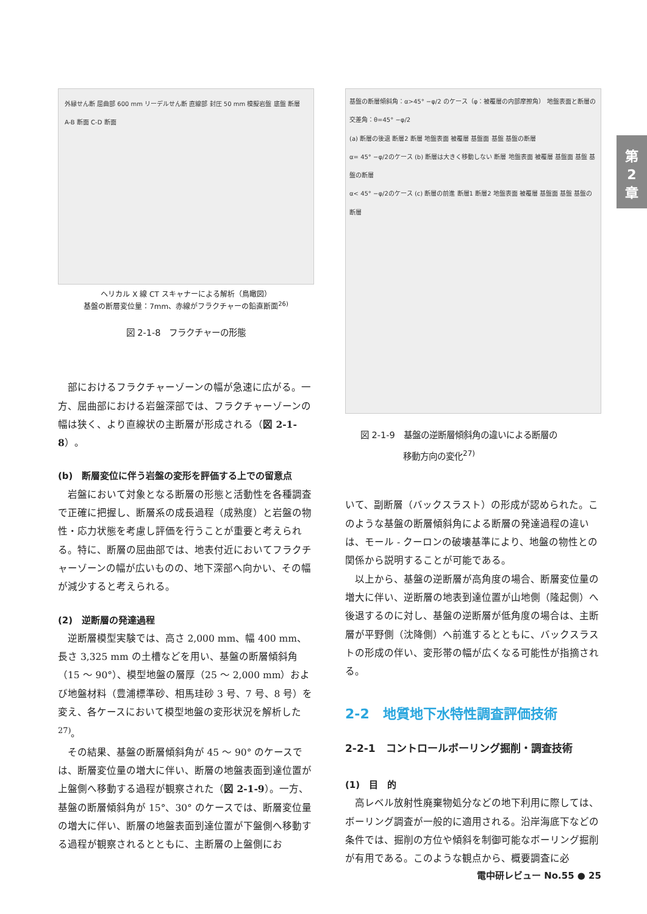外縁せん断 屈曲部 600 mm リーデルせん断 直線部 封圧 50 mm 模擬岩盤 底盤 断層 A-B 断面 C-D 断面
ヘリカル X 線 CT スキャナーによる解析（鳥瞰図）
基盤の断層変位量：7mm、赤線がフラクチャーの鉛直断面<sup>26)</sup>
図 2-1-8　フラクチャーの形態
部におけるフラクチャーゾーンの幅が急速に広がる。一方、屈曲部における岩盤深部では、フラクチャーゾーンの幅は狭く、より直線状の主断層が形成される（図 2-1-8）。
(b)　断層変位に伴う岩盤の変形を評価する上での留意点
岩盤において対象となる断層の形態と活動性を各種調査で正確に把握し、断層系の成長過程（成熟度）と岩盤の物性・応力状態を考慮し評価を行うことが重要と考えられる。特に、断層の屈曲部では、地表付近においてフラクチャーゾーンの幅が広いものの、地下深部へ向かい、その幅が減少すると考えられる。
(2)　逆断層の発達過程
逆断層模型実験では、高さ 2,000 mm、幅 400 mm、長さ 3,325 mm の土槽などを用い、基盤の断層傾斜角（15 ～ 90°）、模型地盤の層厚（25 ～ 2,000 mm）および地盤材料（豊浦標準砂、相馬珪砂 3 号、7 号、8 号）を変え、各ケースにおいて模型地盤の変形状況を解析した <sup>27)</sup>。
その結果、基盤の断層傾斜角が 45 ～ 90° のケースでは、断層変位量の増大に伴い、断層の地盤表面到達位置が上盤側へ移動する過程が観察された（図 2-1-9）。一方、基盤の断層傾斜角が 15°、30° のケースでは、断層変位量の増大に伴い、断層の地盤表面到達位置が下盤側へ移動する過程が観察されるとともに、主断層の上盤側にお
基盤の断層傾斜角：α>45° −φ/2 のケース（φ：被覆層の内部摩擦角） 地盤表面と断層の交差角：θ=45° −φ/2
(a) 断層の後退 断層2 断層 地盤表面 被覆層 基盤面 基盤 基盤の断層
α= 45° −φ/2のケース (b) 断層は大きく移動しない 断層 地盤表面 被覆層 基盤面 基盤 基盤の断層
α< 45° −φ/2のケース (c) 断層の前進 断層1 断層2 地盤表面 被覆層 基盤面 基盤 基盤の断層
図 2-1-9　基盤の逆断層傾斜角の違いによる断層の
　　　　　移動方向の変化<sup>27)</sup>
いて、副断層（バックスラスト）の形成が認められた。このような基盤の断層傾斜角による断層の発達過程の違いは、モール - クーロンの破壊基準により、地盤の物性との関係から説明することが可能である。
以上から、基盤の逆断層が高角度の場合、断層変位量の増大に伴い、逆断層の地表到達位置が山地側（隆起側）へ後退するのに対し、基盤の逆断層が低角度の場合は、主断層が平野側（沈降側）へ前進するとともに、バックスラストの形成の伴い、変形帯の幅が広くなる可能性が指摘される。
2-2　地質地下水特性調査評価技術
2-2-1　コントロールボーリング掘削・調査技術
(1)　目　的
高レベル放射性廃棄物処分などの地下利用に際しては、ボーリング調査が一般的に適用される。沿岸海底下などの条件では、掘削の方位や傾斜を制御可能なボーリング掘削が有用である。このような観点から、概要調査に必
第
2
章
電中研レビュー No.55 ● 25